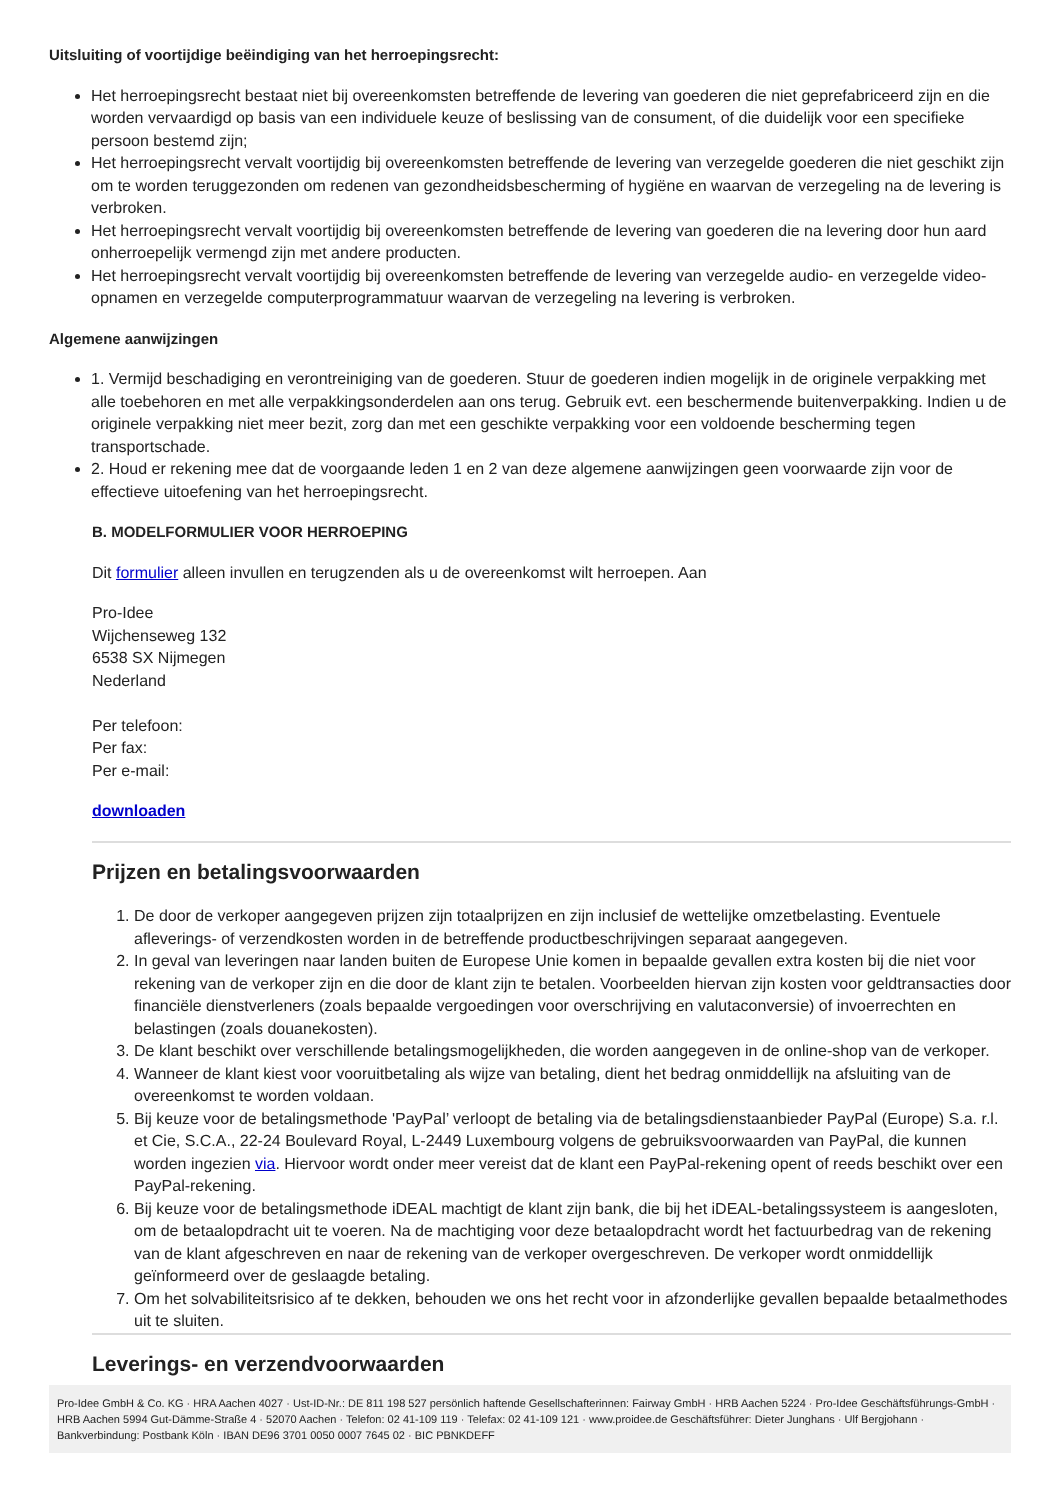Uitsluiting of voortijdige beëindiging van het herroepingsrecht:
Het herroepingsrecht bestaat niet bij overeenkomsten betreffende de levering van goederen die niet geprefabriceerd zijn en die worden vervaardigd op basis van een individuele keuze of beslissing van de consument, of die duidelijk voor een specifieke persoon bestemd zijn;
Het herroepingsrecht vervalt voortijdig bij overeenkomsten betreffende de levering van verzegelde goederen die niet geschikt zijn om te worden teruggezonden om redenen van gezondheidsbescherming of hygiëne en waarvan de verzegeling na de levering is verbroken.
Het herroepingsrecht vervalt voortijdig bij overeenkomsten betreffende de levering van goederen die na levering door hun aard onherroepelijk vermengd zijn met andere producten.
Het herroepingsrecht vervalt voortijdig bij overeenkomsten betreffende de levering van verzegelde audio- en verzegelde video-opnamen en verzegelde computerprogrammatuur waarvan de verzegeling na levering is verbroken.
Algemene aanwijzingen
1. Vermijd beschadiging en verontreiniging van de goederen. Stuur de goederen indien mogelijk in de originele verpakking met alle toebehoren en met alle verpakkingsonderdelen aan ons terug. Gebruik evt. een beschermende buitenverpakking. Indien u de originele verpakking niet meer bezit, zorg dan met een geschikte verpakking voor een voldoende bescherming tegen transportschade.
2. Houd er rekening mee dat de voorgaande leden 1 en 2 van deze algemene aanwijzingen geen voorwaarde zijn voor de effectieve uitoefening van het herroepingsrecht.
B. MODELFORMULIER VOOR HERROEPING
Dit formulier alleen invullen en terugzenden als u de overeenkomst wilt herroepen. Aan
Pro-Idee
Wijchenseweg 132
6538 SX Nijmegen
Nederland
Per telefoon:
Per fax:
Per e-mail:
downloaden
Prijzen en betalingsvoorwaarden
1. De door de verkoper aangegeven prijzen zijn totaalprijzen en zijn inclusief de wettelijke omzetbelasting. Eventuele afleverings- of verzendkosten worden in de betreffende productbeschrijvingen separaat aangegeven.
2. In geval van leveringen naar landen buiten de Europese Unie komen in bepaalde gevallen extra kosten bij die niet voor rekening van de verkoper zijn en die door de klant zijn te betalen. Voorbeelden hiervan zijn kosten voor geldtransacties door financiële dienstverleners (zoals bepaalde vergoedingen voor overschrijving en valutaconversie) of invoerrechten en belastingen (zoals douanekosten).
3. De klant beschikt over verschillende betalingsmogelijkheden, die worden aangegeven in de online-shop van de verkoper.
4. Wanneer de klant kiest voor vooruitbetaling als wijze van betaling, dient het bedrag onmiddellijk na afsluiting van de overeenkomst te worden voldaan.
5. Bij keuze voor de betalingsmethode 'PayPal’ verloopt de betaling via de betalingsdienstaanbieder PayPal (Europe) S.a. r.l. et Cie, S.C.A., 22-24 Boulevard Royal, L-2449 Luxembourg volgens de gebruiksvoorwaarden van PayPal, die kunnen worden ingezien via. Hiervoor wordt onder meer vereist dat de klant een PayPal-rekening opent of reeds beschikt over een PayPal-rekening.
6. Bij keuze voor de betalingsmethode iDEAL machtigt de klant zijn bank, die bij het iDEAL-betalingssysteem is aangesloten, om de betaalopdracht uit te voeren. Na de machtiging voor deze betaalopdracht wordt het factuurbedrag van de rekening van de klant afgeschreven en naar de rekening van de verkoper overgeschreven. De verkoper wordt onmiddellijk geïnformeerd over de geslaagde betaling.
7. Om het solvabiliteitsrisico af te dekken, behouden we ons het recht voor in afzonderlijke gevallen bepaalde betaalmethodes uit te sluiten.
Leverings- en verzendvoorwaarden
Pro-Idee GmbH & Co. KG · HRA Aachen 4027 · Ust-ID-Nr.: DE 811 198 527 persönlich haftende Gesellschafterinnen: Fairway GmbH · HRB Aachen 5224 · Pro-Idee Geschäftsführungs-GmbH · HRB Aachen 5994 Gut-Dämme-Straße 4 · 52070 Aachen · Telefon: 02 41-109 119 · Telefax: 02 41-109 121 · www.proidee.de Geschäftsführer: Dieter Junghans · Ulf Bergjohann · Bankverbindung: Postbank Köln · IBAN DE96 3701 0050 0007 7645 02 · BIC PBNKDEFF